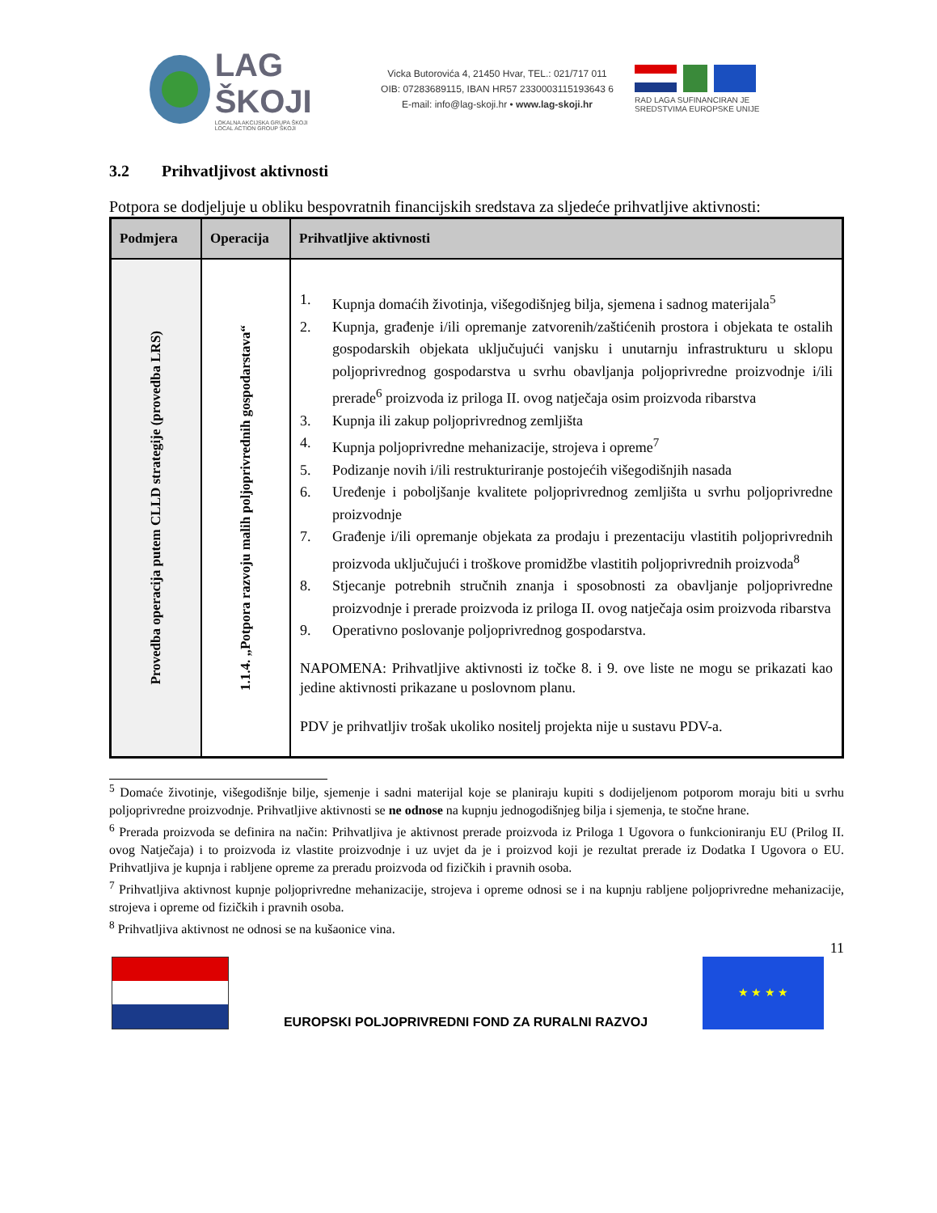LAG ŠKOJI
LOKALNA AKCIJSKA GRUPA ŠKOJI
LOCAL ACTION GROUP ŠKOJI
Vicka Butorovića 4, 21450 Hvar, TEL.: 021/717 011
OIB: 07283689115, IBAN HR57 2330003115193643 6
E-mail: info@lag-skoji.hr • www.lag-skoji.hr
RAD LAGA SUFINANCIRAN JE
SREDSTVIMA EUROPSKE UNIJE
3.2 Prihvatljivost aktivnosti
Potpora se dodjeljuje u obliku bespovratnih financijskih sredstava za sljedeće prihvatljive aktivnosti:
| Podmjera | Operacija | Prihvatljive aktivnosti |
| --- | --- | --- |
| Provedba operacija putem CLLD strategije (provedba LRS) | 1.1.4. „Potpora razvoju malih poljoprivrednih gospodarstava“ | 1. Kupnja domaćih životinja, višegodišnjeg bilja, sjemena i sadnog materijala<sup>5</sup> 2. Kupnja, građenje i/ili opremanje zatvorenih/zaštićenih prostora i objekata te ostalih gospodarskih objekata uključujući vanjsku i unutarnju infrastrukturu u sklopu poljoprivrednog gospodarstva u svrhu obavljanja poljoprivredne proizvodnje i/ili prerade<sup>6</sup> proizvoda iz priloga II. ovog natječaja osim proizvoda ribarstva 3. Kupnja ili zakup poljoprivrednog zemljišta 4. Kupnja poljoprivredne mehanizacije, strojeva i opreme<sup>7</sup> 5. Podizanje novih i/ili restrukturiranje postojećih višegodišnjih nasada 6. Uređenje i poboljšanje kvalitete poljoprivrednog zemljišta u svrhu poljoprivredne proizvodnje 7. Građenje i/ili opremanje objekata za prodaju i prezentaciju vlastitih poljoprivrednih proizvoda uključujući i troškove promidžbe vlastitih poljoprivrednih proizvoda<sup>8</sup> 8. Stjecanje potrebnih stručnih znanja i sposobnosti za obavljanje poljoprivredne proizvodnje i prerade proizvoda iz priloga II. ovog natječaja osim proizvoda ribarstva 9. Operativno poslovanje poljoprivrednog gospodarstva. NAPOMENA: Prihvatljive aktivnosti iz točke 8. i 9. ove liste ne mogu se prikazati kao jedine aktivnosti prikazane u poslovnom planu. PDV je prihvatljiv trošak ukoliko nositelj projekta nije u sustavu PDV-a. |
<sup>5</sup> Domaće životinje, višegodišnje bilje, sjemenje i sadni materijal koje se planiraju kupiti s dodijeljenom potporom moraju biti u svrhu poljoprivredne proizvodnje. Prihvatljive aktivnosti se ne odnose na kupnju jednogodišnjeg bilja i sjemenja, te stočne hrane.
<sup>6</sup> Prerada proizvoda se definira na način: Prihvatljiva je aktivnost prerade proizvoda iz Priloga 1 Ugovora o funkcioniranju EU (Prilog II. ovog Natječaja) i to proizvoda iz vlastite proizvodnje i uz uvjet da je i proizvod koji je rezultat prerade iz Dodatka I Ugovora o EU. Prihvatljiva je kupnja i rabljene opreme za preradu proizvoda od fizičkih i pravnih osoba.
<sup>7</sup> Prihvatljiva aktivnost kupnje poljoprivredne mehanizacije, strojeva i opreme odnosi se i na kupnju rabljene poljoprivredne mehanizacije, strojeva i opreme od fizičkih i pravnih osoba.
<sup>8</sup> Prihvatljiva aktivnost ne odnosi se na kušaonice vina.
11
EUROPSKI POLJOPRIVREDNI FOND ZA RURALNI RAZVOJ
★ ★ ★ ★